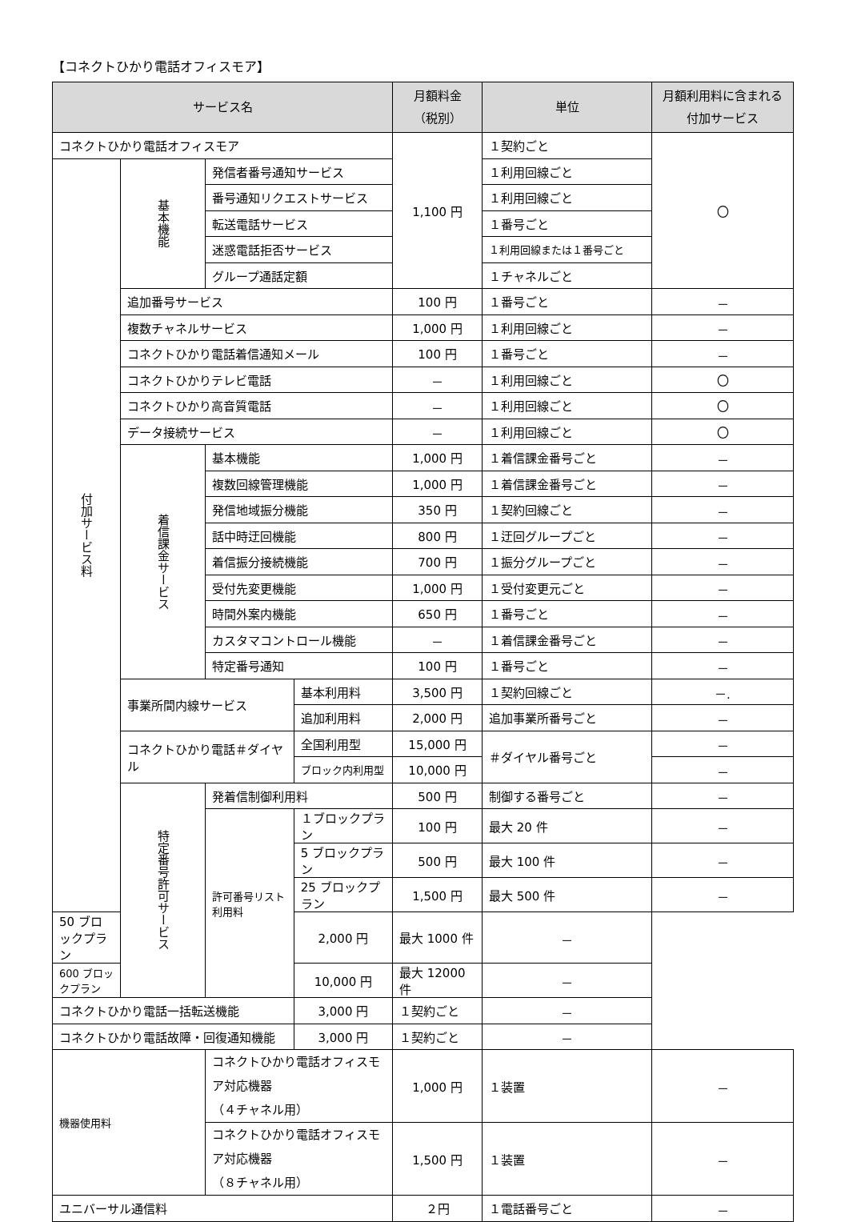【コネクトひかり電話オフィスモア】
| サービス名 | | | | 月額料金 （税別） | 単位 | 月額利用料に含まれる付加サービス |
| --- | --- | --- | --- | --- | --- | --- |
| コネクトひかり電話オフィスモア | | | | 1,100 円 | １契約ごと | 〇 |
| 付加サービス料 | 基本機能 | 発信者番号通知サービス | | | １利用回線ごと | |
| | | 番号通知リクエストサービス | | | １利用回線ごと | |
| | | 転送電話サービス | | | １番号ごと | |
| | | 迷惑電話拒否サービス | | | １利用回線または１番号ごと | |
| | | グループ通話定額 | | | １チャネルごと | |
| | 追加番号サービス | | | 100 円 | １番号ごと | － |
| | 複数チャネルサービス | | | 1,000 円 | １利用回線ごと | － |
| | コネクトひかり電話着信通知メール | | | 100 円 | １番号ごと | － |
| | コネクトひかりテレビ電話 | | | － | １利用回線ごと | 〇 |
| | コネクトひかり高音質電話 | | | － | １利用回線ごと | 〇 |
| | データ接続サービス | | | － | １利用回線ごと | 〇 |
| | 着信課金サービス | 基本機能 | | 1,000 円 | １着信課金番号ごと | － |
| | | 複数回線管理機能 | | 1,000 円 | １着信課金番号ごと | － |
| | | 発信地域振分機能 | | 350 円 | １契約回線ごと | － |
| | | 話中時迂回機能 | | 800 円 | １迂回グループごと | － |
| | | 着信振分接続機能 | | 700 円 | １振分グループごと | － |
| | | 受付先変更機能 | | 1,000 円 | １受付変更元ごと | － |
| | | 時間外案内機能 | | 650 円 | １番号ごと | － |
| | | カスタマコントロール機能 | | － | １着信課金番号ごと | － |
| | | 特定番号通知 | | 100 円 | １番号ごと | － |
| | 事業所間内線サービス | | 基本利用料 | 3,500 円 | １契約回線ごと | －. |
| | | | 追加利用料 | 2,000 円 | 追加事業所番号ごと | － |
| | コネクトひかり電話＃ダイヤル | | 全国利用型 | 15,000 円 | ＃ダイヤル番号ごと | － |
| | | | ブロック内利用型 | 10,000 円 | | － |
| | 特定番号許可サービス | 発着信制御利用料 | | 500 円 | 制御する番号ごと | － |
| | | 許可番号リスト利用料 | １ブロックプラン | 100 円 | 最大 20 件 | － |
| | | | 5 ブロックプラン | 500 円 | 最大 100 件 | － |
| | | | 25 ブロックプラン | 1,500 円 | 最大 500 件 | － |
| 50 ブロックプラン | | | 2,000 円 | 最大 1000 件 | － | |
| 600 ブロックプラン | | | 10,000 円 | 最大 12000 件 | － | |
| コネクトひかり電話一括転送機能 | | | 3,000 円 | １契約ごと | － | |
| コネクトひかり電話故障・回復通知機能 | | | 3,000 円 | １契約ごと | － | |
| 機器使用料 | | コネクトひかり電話オフィスモア対応機器 （４チャネル用） | | 1,000 円 | １装置 | － |
| | | コネクトひかり電話オフィスモア対応機器 （８チャネル用） | | 1,500 円 | １装置 | － |
| ユニバーサル通信料 | | | | ２円 | １電話番号ごと | － |